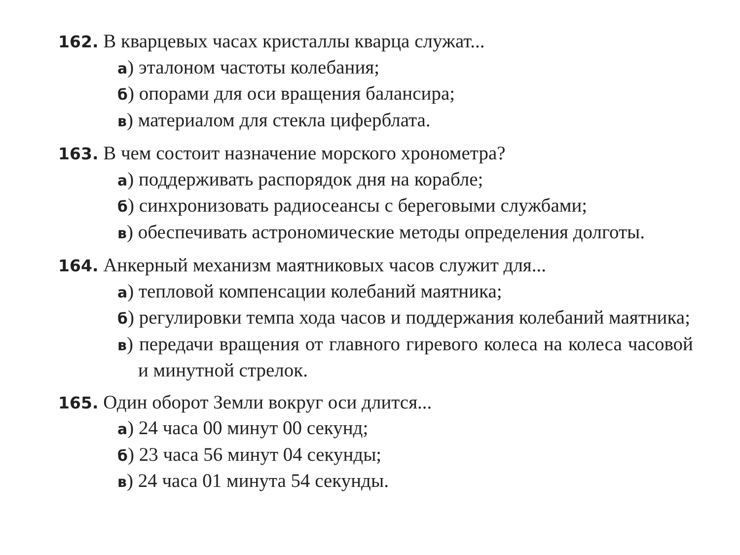162. В кварцевых часах кристаллы кварца служат...
а) эталоном частоты колебания;
б) опорами для оси вращения балансира;
в) материалом для стекла циферблата.
163. В чем состоит назначение морского хронометра?
а) поддерживать распорядок дня на корабле;
б) синхронизовать радиосеансы с береговыми службами;
в) обеспечивать астрономические методы определения долготы.
164. Анкерный механизм маятниковых часов служит для...
а) тепловой компенсации колебаний маятника;
б) регулировки темпа хода часов и поддержания колебаний маятника;
в) передачи вращения от главного гиревого колеса на колеса часовой и минутной стрелок.
165. Один оборот Земли вокруг оси длится...
а) 24 часа 00 минут 00 секунд;
б) 23 часа 56 минут 04 секунды;
в) 24 часа 01 минута 54 секунды.